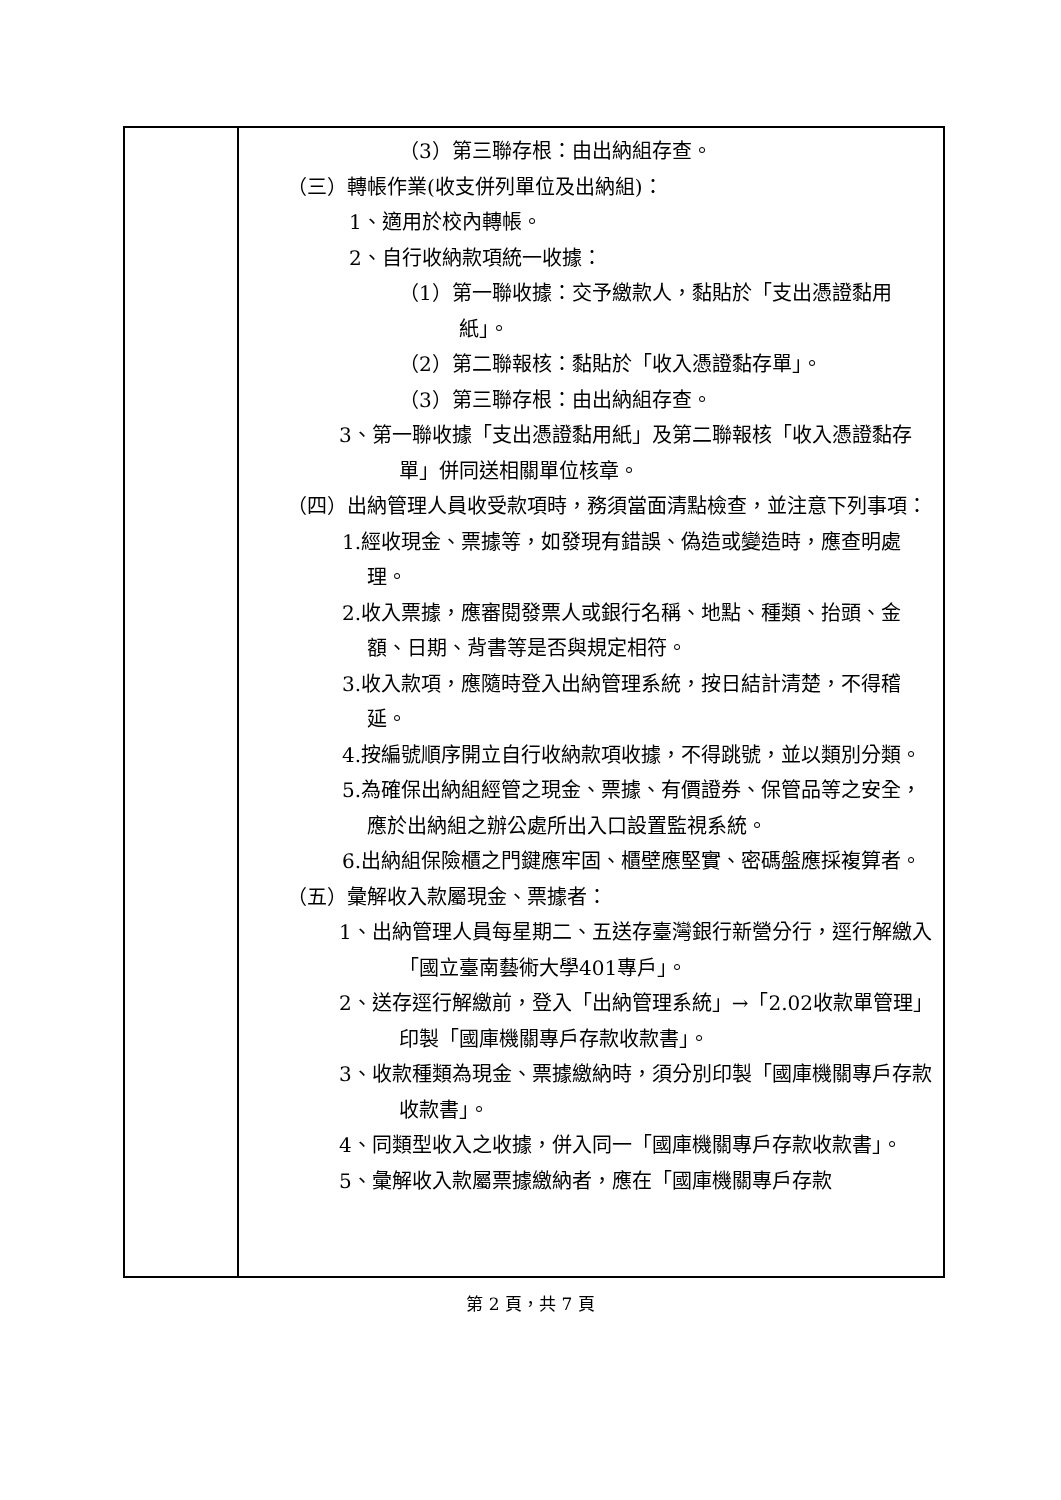| | （3）第三聯存根：由出納組存查。 （三）轉帳作業(收支併列單位及出納組)： 1、適用於校內轉帳。 2、自行收納款項統一收據： （1）第一聯收據：交予繳款人，黏貼於「支出憑證黏用紙」。 （2）第二聯報核：黏貼於「收入憑證黏存單」。 （3）第三聯存根：由出納組存查。 3、第一聯收據「支出憑證黏用紙」及第二聯報核「收入憑證黏存單」併同送相關單位核章。 （四）出納管理人員收受款項時，務須當面清點檢查，並注意下列事項： 1.經收現金、票據等，如發現有錯誤、偽造或變造時，應查明處理。 2.收入票據，應審閱發票人或銀行名稱、地點、種類、抬頭、金額、日期、背書等是否與規定相符。 3.收入款項，應隨時登入出納管理系統，按日結計清楚，不得稽延。 4.按編號順序開立自行收納款項收據，不得跳號，並以類別分類。 5.為確保出納組經管之現金、票據、有價證券、保管品等之安全，應於出納組之辦公處所出入口設置監視系統。 6.出納組保險櫃之門鍵應牢固、櫃壁應堅實、密碼盤應採複算者。 （五）彙解收入款屬現金、票據者： 1、出納管理人員每星期二、五送存臺灣銀行新營分行，逕行解繳入「國立臺南藝術大學401專戶」。 2、送存逕行解繳前，登入「出納管理系統」→「2.02收款單管理」印製「國庫機關專戶存款收款書」。 3、收款種類為現金、票據繳納時，須分別印製「國庫機關專戶存款收款書」。 4、同類型收入之收據，併入同一「國庫機關專戶存款收款書」。 5、彙解收入款屬票據繳納者，應在「國庫機關專戶存款 |
第 2 頁，共 7 頁